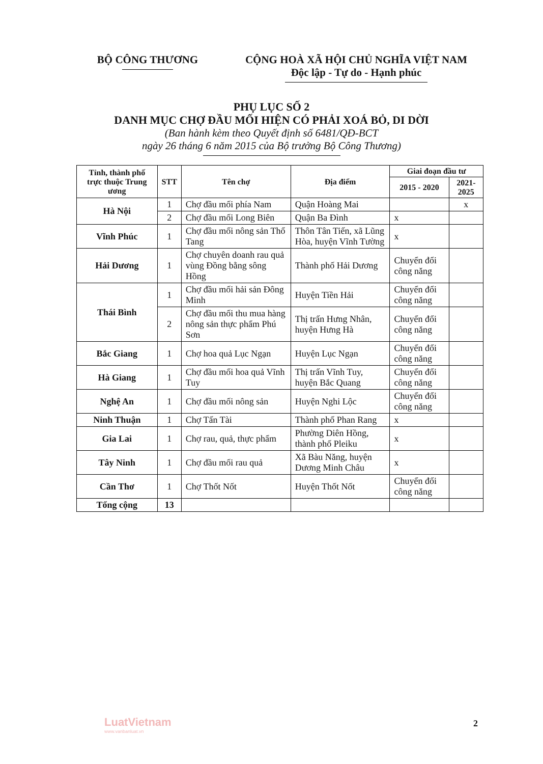BỘ CÔNG THƯƠNG CỘNG HOÀ XÃ HỘI CHỦ NGHĨA VIỆT NAM
Độc lập - Tự do - Hạnh phúc
PHỤ LỤC SỐ 2
DANH MỤC CHỢ ĐẦU MỐI HIỆN CÓ PHẢI XOÁ BỎ, DI DỜI
(Ban hành kèm theo Quyết định số 6481/QĐ-BCT
ngày 26 tháng 6 năm 2015 của Bộ trưởng Bộ Công Thương)
| Tỉnh, thành phố trực thuộc Trung ương | STT | Tên chợ | Địa điểm | Giai đoạn đầu tư | |
| --- | --- | --- | --- | --- | --- |
| | | | | 2015 - 2020 | 2021-2025 |
| Hà Nội | 1 | Chợ đầu mối phía Nam | Quận Hoàng Mai | | x |
| | 2 | Chợ đầu mối Long Biên | Quận Ba Đình | x | |
| Vĩnh Phúc | 1 | Chợ đầu mối nông sản Thổ Tang | Thôn Tân Tiến, xã Lũng Hòa, huyện Vĩnh Tường | x | |
| Hải Dương | 1 | Chợ chuyên doanh rau quả vùng Đồng bằng sông Hồng | Thành phố Hải Dương | Chuyển đổi công năng | |
| Thái Bình | 1 | Chợ đầu mối hải sản Đông Minh | Huyện Tiền Hải | Chuyển đổi công năng | |
| | 2 | Chợ đầu mối thu mua hàng nông sản thực phẩm Phú Sơn | Thị trấn Hưng Nhân, huyện Hưng Hà | Chuyển đổi công năng | |
| Bắc Giang | 1 | Chợ hoa quả Lục Ngạn | Huyện Lục Ngạn | Chuyển đổi công năng | |
| Hà Giang | 1 | Chợ đầu mối hoa quả Vĩnh Tuy | Thị trấn Vĩnh Tuy, huyện Bắc Quang | Chuyển đổi công năng | |
| Nghệ An | 1 | Chợ đầu mối nông sản | Huyện Nghi Lộc | Chuyển đổi công năng | |
| Ninh Thuận | 1 | Chợ Tấn Tài | Thành phố Phan Rang | x | |
| Gia Lai | 1 | Chợ rau, quả, thực phẩm | Phường Diên Hồng, thành phố Pleiku | x | |
| Tây Ninh | 1 | Chợ đầu mối rau quả | Xã Bàu Năng, huyện Dương Minh Châu | x | |
| Cần Thơ | 1 | Chợ Thốt Nốt | Huyện Thốt Nốt | Chuyển đổi công năng | |
| Tổng cộng | 13 | | | | |
LuatVietnam
www.vanbanluat.vn
2